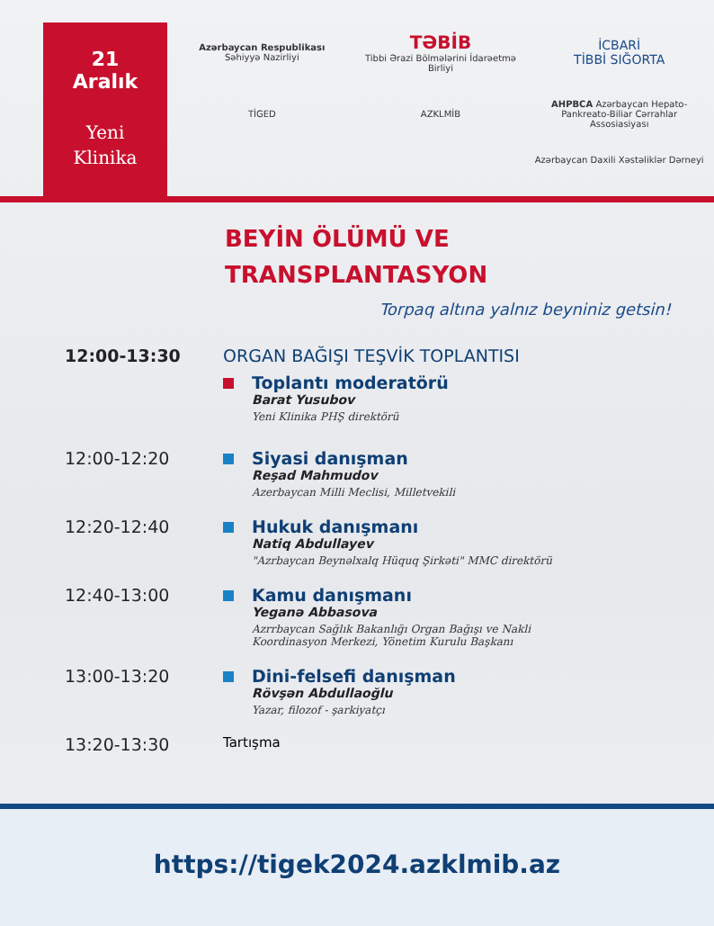21
Aralık
Yeni
Klinika
Azərbaycan Respublikası
Səhiyyə Nazirliyi
TƏBİB
Tibbi Ərazi Bölmələrini İdarəetmə Birliyi
İCBARİ
TİBBİ SIĞORTA
TİGED
AZKLMİB
AHPBCA Azərbaycan Hepato-Pankreato-Biliar Cərrahlar Assosiasiyası
Azərbaycan Daxili Xəstəliklər Dərneyi
BEYİN ÖLÜMÜ VE
TRANSPLANTASYON
Torpaq altına yalnız beyniniz getsin!
12:00-13:30 ORGAN BAĞIŞI TEŞVİK TOPLANTISI
Toplantı moderatörü
Barat Yusubov
Yeni Klinika PHŞ direktörü
12:00-12:20 Siyasi danışman
Reşad Mahmudov
Azerbaycan Milli Meclisi, Milletvekili
12:20-12:40 Hukuk danışmanı
Natiq Abdullayev
"Azrbaycan Beynəlxalq Hüquq Şirkəti" MMC direktörü
12:40-13:00 Kamu danışmanı
Yeganə Abbasova
Azrrbaycan Sağlık Bakanlığı Organ Bağışı ve Nakli
Koordinasyon Merkezi, Yönetim Kurulu Başkanı
13:00-13:20 Dini-felsefi danışman
Rövşən Abdullaoğlu
Yazar, filozof - şarkiyatçı
13:20-13:30
Tartışma
https://tigek2024.azklmib.az